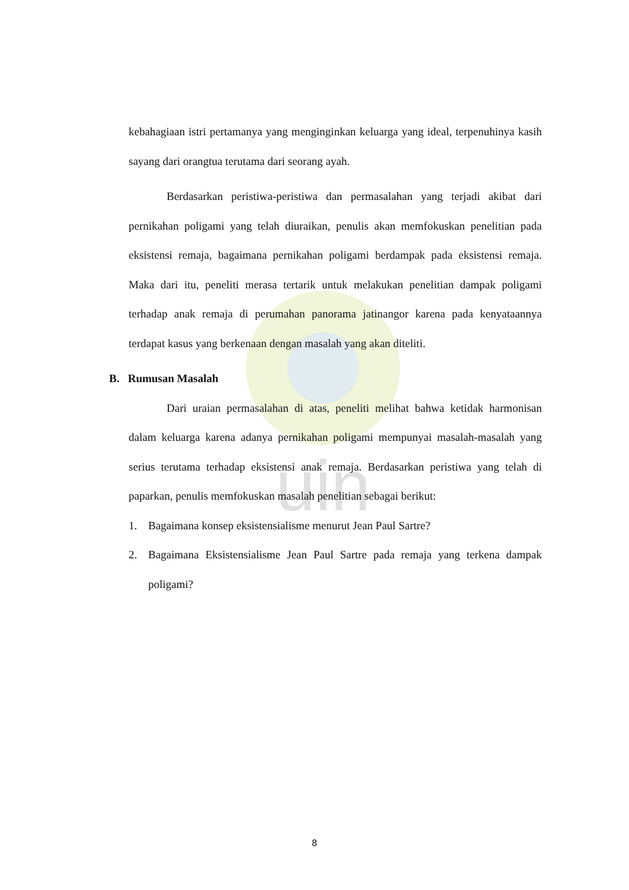uin
kebahagiaan istri pertamanya yang menginginkan keluarga yang ideal, terpenuhinya kasih sayang dari orangtua terutama dari seorang ayah.
Berdasarkan peristiwa-peristiwa dan permasalahan yang terjadi akibat dari pernikahan poligami yang telah diuraikan, penulis akan memfokuskan penelitian pada eksistensi remaja, bagaimana pernikahan poligami berdampak pada eksistensi remaja. Maka dari itu, peneliti merasa tertarik untuk melakukan penelitian dampak poligami terhadap anak remaja di perumahan panorama jatinangor karena pada kenyataannya terdapat kasus yang berkenaan dengan masalah yang akan diteliti.
B. Rumusan Masalah
Dari uraian permasalahan di atas, peneliti melihat bahwa ketidak harmonisan dalam keluarga karena adanya pernikahan poligami mempunyai masalah-masalah yang serius terutama terhadap eksistensi anak remaja. Berdasarkan peristiwa yang telah di paparkan, penulis memfokuskan masalah penelitian sebagai berikut:
1. Bagaimana konsep eksistensialisme menurut Jean Paul Sartre?
2. Bagaimana Eksistensialisme Jean Paul Sartre pada remaja yang terkena dampak poligami?
8